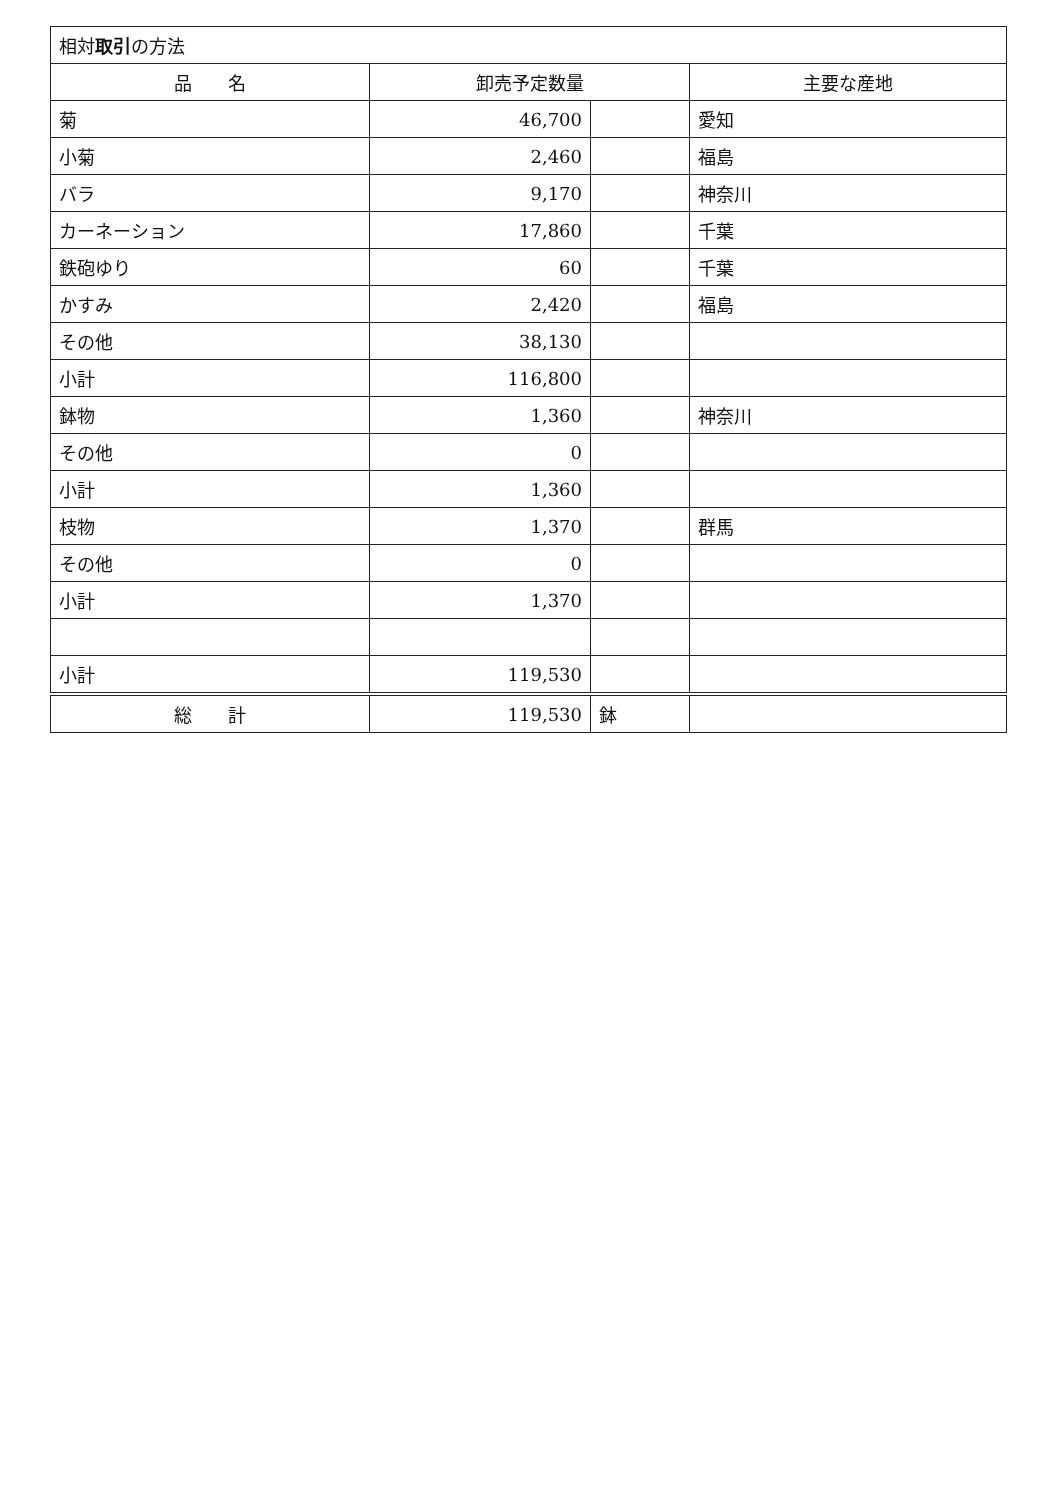| 相対 取引 の方法 | | | |
| 品 名 | 卸売予定数量 | | 主要な産地 |
| 菊 | 46,700 | | 愛知 |
| 小菊 | 2,460 | | 福島 |
| バラ | 9,170 | | 神奈川 |
| カーネーション | 17,860 | | 千葉 |
| 鉄砲ゆり | 60 | | 千葉 |
| かすみ | 2,420 | | 福島 |
| その他 | 38,130 | | |
| 小計 | 116,800 | | |
| 鉢物 | 1,360 | | 神奈川 |
| その他 | 0 | | |
| 小計 | 1,360 | | |
| 枝物 | 1,370 | | 群馬 |
| その他 | 0 | | |
| 小計 | 1,370 | | |
| 小計 | 119,530 | | |
| 総 計 | 119,530 | 鉢 | |